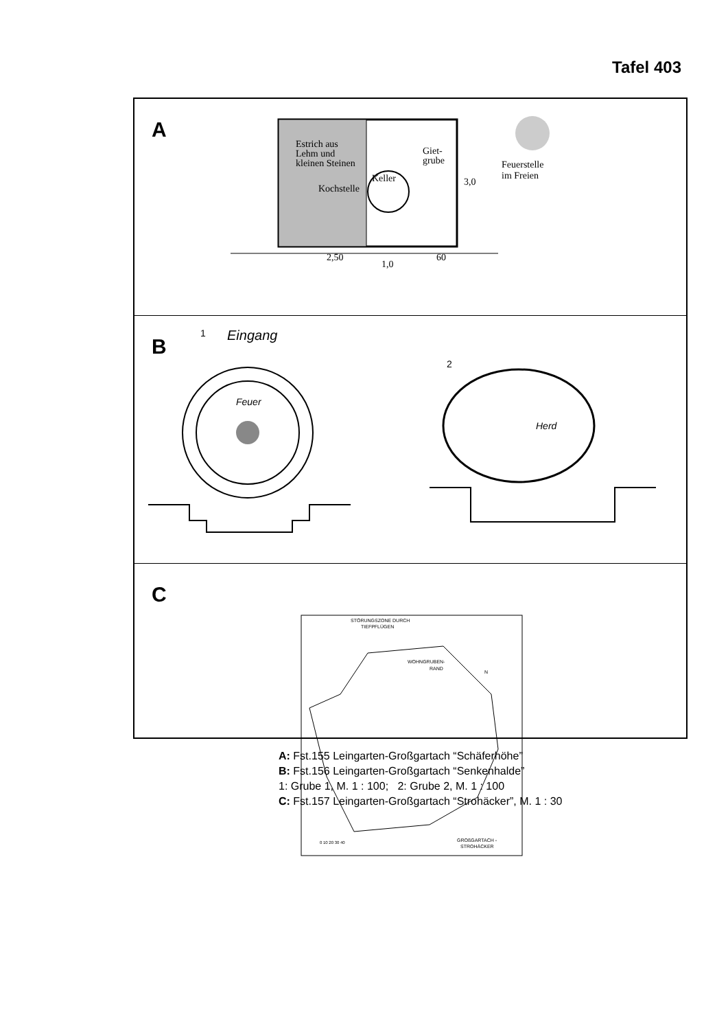Tafel 403
A
Estrich aus
Lehm und
kleinen Steinen
Keller
Kochstelle
Giet-
grube
3,0
Feuerstelle
im Freien
2,50
1,0
60
B
1
Eingang
Feuer
2
Herd
C
STÖRUNGSZONE DURCH
TIEFPFLÜGEN
WOHNGRUBEN-
RAND
N
0 10 20 30 40
GROßGARTACH -
STROHÄCKER
A: Fst.155 Leingarten-Großgartach “Schäferhöhe”
B: Fst.156 Leingarten-Großgartach “Senkenhalde”
1: Grube 1, M. 1 : 100; 2: Grube 2, M. 1 : 100
C: Fst.157 Leingarten-Großgartach “Strohäcker”, M. 1 : 30